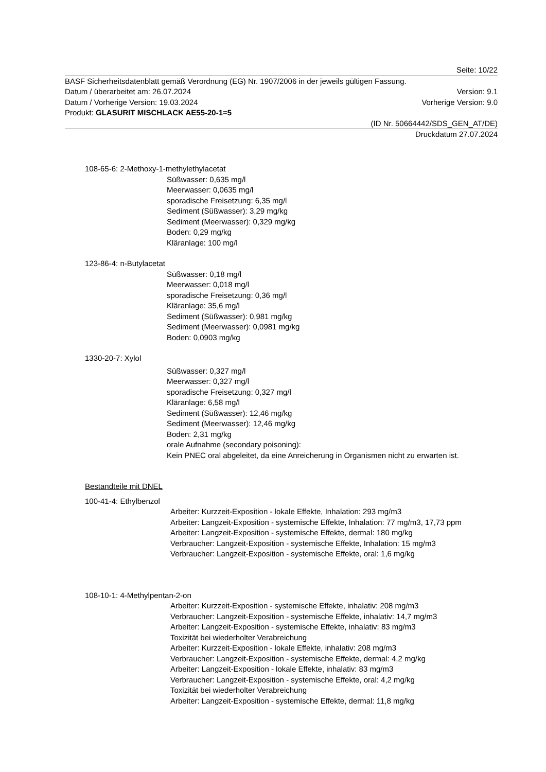Seite: 10/22
BASF Sicherheitsdatenblatt gemäß Verordnung (EG) Nr. 1907/2006 in der jeweils gültigen Fassung.
Datum / überarbeitet am: 26.07.2024 Version: 9.1
Datum / Vorherige Version: 19.03.2024 Vorherige Version: 9.0
Produkt: GLASURIT MISCHLACK AE55-20-1=5
(ID Nr. 50664442/SDS_GEN_AT/DE)
Druckdatum 27.07.2024
108-65-6: 2-Methoxy-1-methylethylacetat
Süßwasser: 0,635 mg/l
Meerwasser: 0,0635 mg/l
sporadische Freisetzung: 6,35 mg/l
Sediment (Süßwasser): 3,29 mg/kg
Sediment (Meerwasser): 0,329 mg/kg
Boden: 0,29 mg/kg
Kläranlage: 100 mg/l
123-86-4: n-Butylacetat
Süßwasser: 0,18 mg/l
Meerwasser: 0,018 mg/l
sporadische Freisetzung: 0,36 mg/l
Kläranlage: 35,6 mg/l
Sediment (Süßwasser): 0,981 mg/kg
Sediment (Meerwasser): 0,0981 mg/kg
Boden: 0,0903 mg/kg
1330-20-7: Xylol
Süßwasser: 0,327 mg/l
Meerwasser: 0,327 mg/l
sporadische Freisetzung: 0,327 mg/l
Kläranlage: 6,58 mg/l
Sediment (Süßwasser): 12,46 mg/kg
Sediment (Meerwasser): 12,46 mg/kg
Boden: 2,31 mg/kg
orale Aufnahme (secondary poisoning):
Kein PNEC oral abgeleitet, da eine Anreicherung in Organismen nicht zu erwarten ist.
Bestandteile mit DNEL
100-41-4: Ethylbenzol
Arbeiter: Kurzzeit-Exposition - lokale Effekte, Inhalation: 293 mg/m3
Arbeiter: Langzeit-Exposition - systemische Effekte, Inhalation: 77 mg/m3, 17,73 ppm
Arbeiter: Langzeit-Exposition - systemische Effekte, dermal: 180 mg/kg
Verbraucher: Langzeit-Exposition - systemische Effekte, Inhalation: 15 mg/m3
Verbraucher: Langzeit-Exposition - systemische Effekte, oral: 1,6 mg/kg
108-10-1: 4-Methylpentan-2-on
Arbeiter: Kurzzeit-Exposition - systemische Effekte, inhalativ: 208 mg/m3
Verbraucher: Langzeit-Exposition - systemische Effekte, inhalativ: 14,7 mg/m3
Arbeiter: Langzeit-Exposition - systemische Effekte, inhalativ: 83 mg/m3
Toxizität bei wiederholter Verabreichung
Arbeiter: Kurzzeit-Exposition - lokale Effekte, inhalativ: 208 mg/m3
Verbraucher: Langzeit-Exposition - systemische Effekte, dermal: 4,2 mg/kg
Arbeiter: Langzeit-Exposition - lokale Effekte, inhalativ: 83 mg/m3
Verbraucher: Langzeit-Exposition - systemische Effekte, oral: 4,2 mg/kg
Toxizität bei wiederholter Verabreichung
Arbeiter: Langzeit-Exposition - systemische Effekte, dermal: 11,8 mg/kg